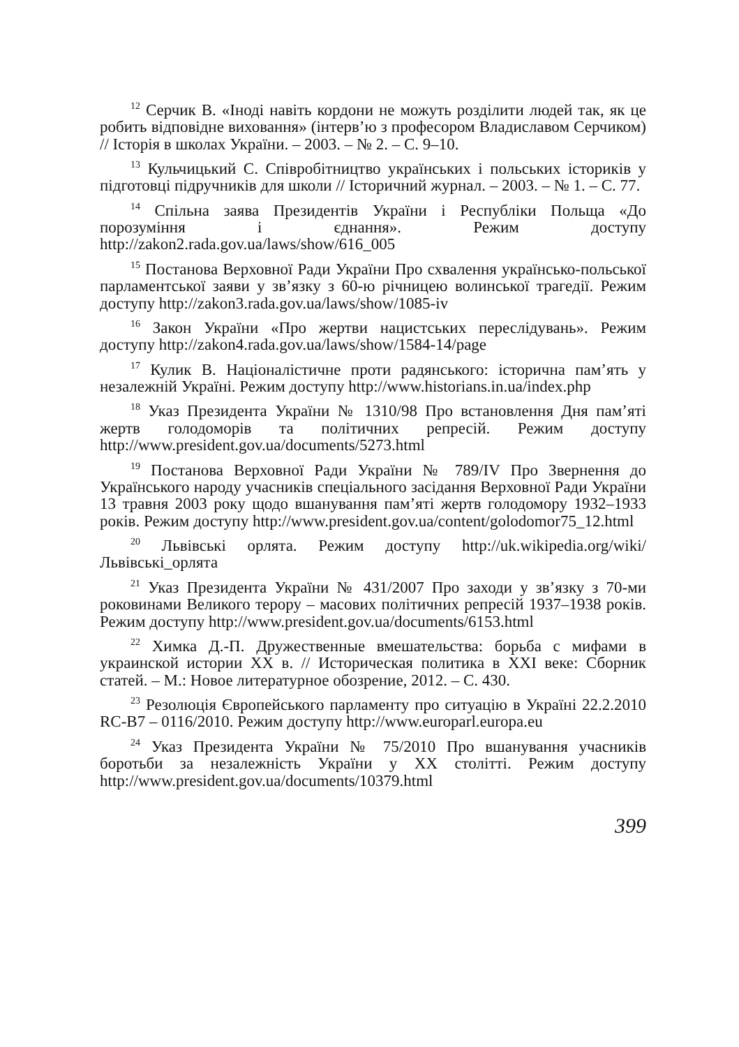<sup>12</sup> Серчик В. «Іноді навіть кордони не можуть розділити людей так, як це робить відповідне виховання» (інтерв’ю з професором Владиславом Серчиком) // Історія в школах України. – 2003. – № 2. – С. 9–10.
<sup>13</sup> Кульчицький С. Співробітництво українських і польських істориків у підготовці підручників для школи // Історичний журнал. – 2003. – № 1. – С. 77.
<sup>14</sup> Спільна заява Президентів України і Республіки Польща «До порозуміння і єднання». Режим доступу http://zakon2.rada.gov.ua/laws/show/616_005
<sup>15</sup> Постанова Верховної Ради України Про схвалення українсько-польської парламентської заяви у зв’язку з 60-ю річницею волинської трагедії. Режим доступу http://zakon3.rada.gov.ua/laws/show/1085-iv
<sup>16</sup> Закон України «Про жертви нацистських переслідувань». Режим доступу http://zakon4.rada.gov.ua/laws/show/1584-14/page
<sup>17</sup> Кулик В. Націоналістичне проти радянського: історична пам’ять у незалежній Україні. Режим доступу http://www.historians.in.ua/index.php
<sup>18</sup> Указ Президента України № 1310/98 Про встановлення Дня пам’яті жертв голодоморів та політичних репресій. Режим доступу http://www.president.gov.ua/documents/5273.html
<sup>19</sup> Постанова Верховної Ради України № 789/IV Про Звернення до Українського народу учасників спеціального засідання Верховної Ради України 13 травня 2003 року щодо вшанування пам’яті жертв голодомору 1932–1933 років. Режим доступу http://www.president.gov.ua/content/golodomor75_12.html
<sup>20</sup> Львівські орлята. Режим доступу http://uk.wikipedia.org/wiki/Львівські_орлята
<sup>21</sup> Указ Президента України № 431/2007 Про заходи у зв’язку з 70-ми роковинами Великого терору – масових політичних репресій 1937–1938 років. Режим доступу http://www.president.gov.ua/documents/6153.html
<sup>22</sup> Химка Д.-П. Дружественные вмешательства: борьба с мифами в украинской истории XX в. // Историческая политика в XXI веке: Сборник статей. – М.: Новое литературное обозрение, 2012. – С. 430.
<sup>23</sup> Резолюція Європейського парламенту про ситуацію в Україні 22.2.2010 RC-B7 – 0116/2010. Режим доступу http://www.europarl.europa.eu
<sup>24</sup> Указ Президента України № 75/2010 Про вшанування учасників боротьби за незалежність України у XX столітті. Режим доступу http://www.president.gov.ua/documents/10379.html
399